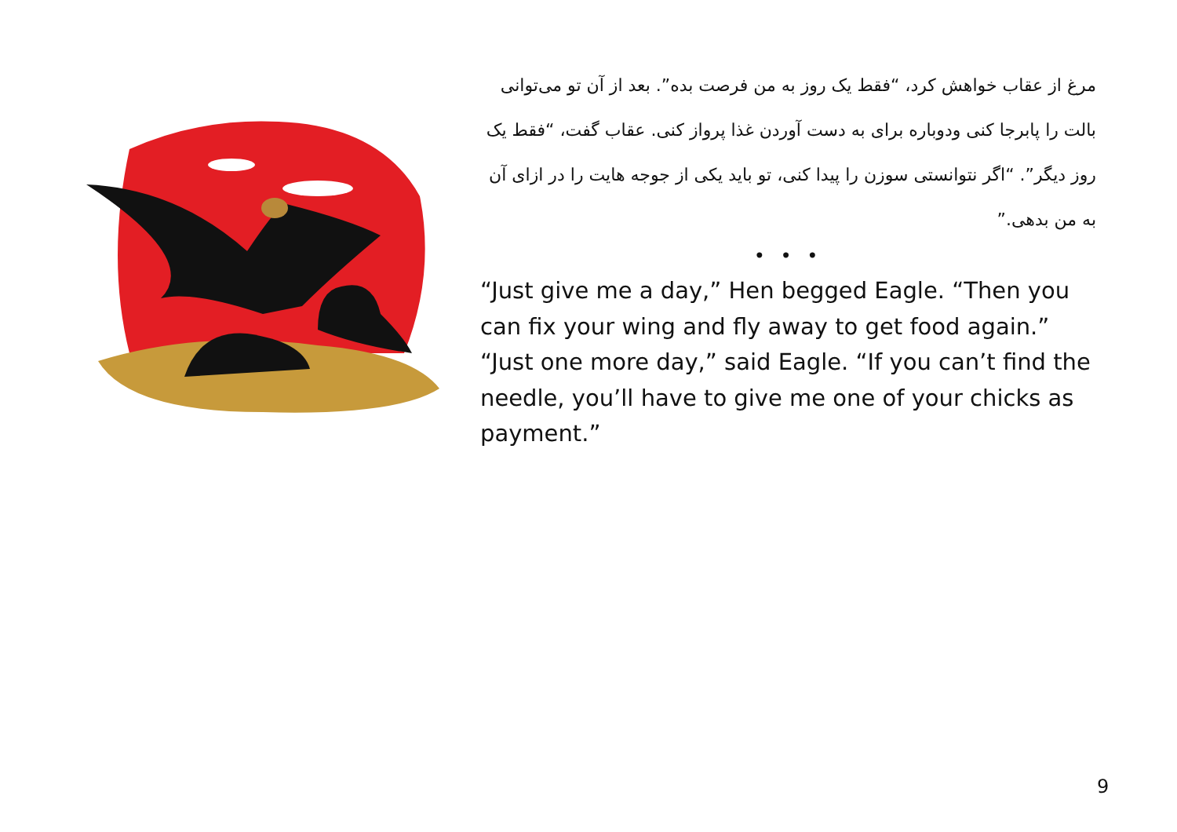مرغ از عقاب خواهش کرد، “فقط یک روز به من فرصت بده”. بعد از آن تو می‌توانی بالت را پابرجا کنی ودوباره برای به دست آوردن غذا پرواز کنی. عقاب گفت، “فقط یک روز دیگر”. “اگر نتوانستی سوزن را پیدا کنی، تو باید یکی از جوجه هایت را در ازای آن به من بدهی.”
• • •
“Just give me a day,” Hen begged Eagle. “Then you can fix your wing and fly away to get food again.” “Just one more day,” said Eagle. “If you can’t find the needle, you’ll have to give me one of your chicks as payment.”
9